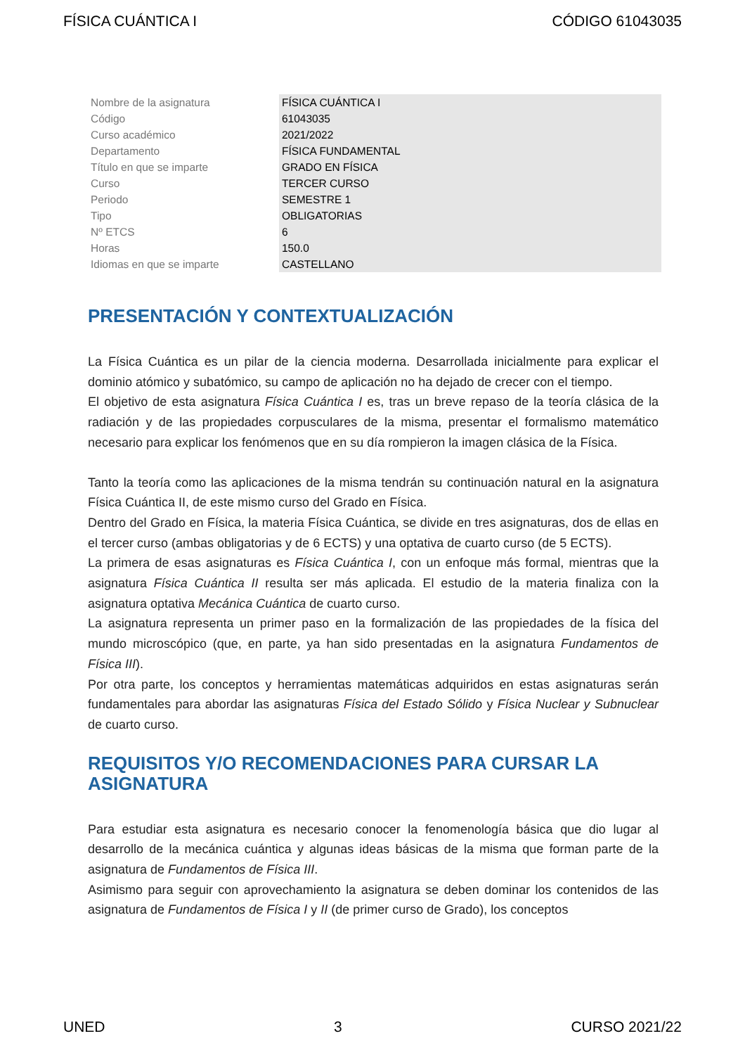FÍSICA CUÁNTICA I CÓDIGO 61043035
| Nombre de la asignatura | FÍSICA CUÁNTICA I |
| Código | 61043035 |
| Curso académico | 2021/2022 |
| Departamento | FÍSICA FUNDAMENTAL |
| Título en que se imparte | GRADO EN FÍSICA |
| Curso | TERCER CURSO |
| Periodo | SEMESTRE 1 |
| Tipo | OBLIGATORIAS |
| Nº ETCS | 6 |
| Horas | 150.0 |
| Idiomas en que se imparte | CASTELLANO |
PRESENTACIÓN Y CONTEXTUALIZACIÓN
La Física Cuántica es un pilar de la ciencia moderna. Desarrollada inicialmente para explicar el dominio atómico y subatómico, su campo de aplicación no ha dejado de crecer con el tiempo.
El objetivo de esta asignatura Física Cuántica I es, tras un breve repaso de la teoría clásica de la radiación y de las propiedades corpusculares de la misma, presentar el formalismo matemático necesario para explicar los fenómenos que en su día rompieron la imagen clásica de la Física.
Tanto la teoría como las aplicaciones de la misma tendrán su continuación natural en la asignatura Física Cuántica II, de este mismo curso del Grado en Física.
Dentro del Grado en Física, la materia Física Cuántica, se divide en tres asignaturas, dos de ellas en el tercer curso (ambas obligatorias y de 6 ECTS) y una optativa de cuarto curso (de 5 ECTS).
La primera de esas asignaturas es Física Cuántica I, con un enfoque más formal, mientras que la asignatura Física Cuántica II resulta ser más aplicada. El estudio de la materia finaliza con la asignatura optativa Mecánica Cuántica de cuarto curso.
La asignatura representa un primer paso en la formalización de las propiedades de la física del mundo microscópico (que, en parte, ya han sido presentadas en la asignatura Fundamentos de Física III).
Por otra parte, los conceptos y herramientas matemáticas adquiridos en estas asignaturas serán fundamentales para abordar las asignaturas Física del Estado Sólido y Física Nuclear y Subnuclear de cuarto curso.
REQUISITOS Y/O RECOMENDACIONES PARA CURSAR LA ASIGNATURA
Para estudiar esta asignatura es necesario conocer la fenomenología básica que dio lugar al desarrollo de la mecánica cuántica y algunas ideas básicas de la misma que forman parte de la asignatura de Fundamentos de Física III.
Asimismo para seguir con aprovechamiento la asignatura se deben dominar los contenidos de las asignatura de Fundamentos de Física I y II (de primer curso de Grado), los conceptos
UNED 3 CURSO 2021/22